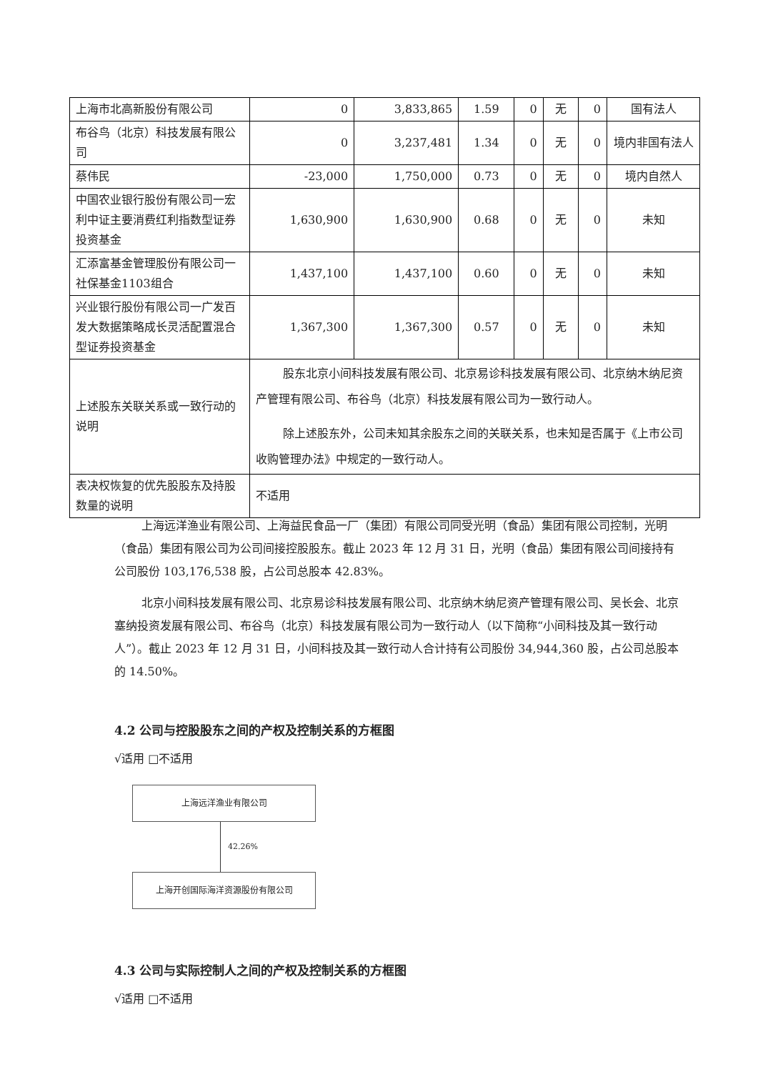| 上海市北高新股份有限公司 | 0 | 3,833,865 | 1.59 | 0 | 无 | 0 | 国有法人 |
| 布谷鸟（北京）科技发展有限公司 | 0 | 3,237,481 | 1.34 | 0 | 无 | 0 | 境内非国有法人 |
| 蔡伟民 | -23,000 | 1,750,000 | 0.73 | 0 | 无 | 0 | 境内自然人 |
| 中国农业银行股份有限公司一宏利中证主要消费红利指数型证券投资基金 | 1,630,900 | 1,630,900 | 0.68 | 0 | 无 | 0 | 未知 |
| 汇添富基金管理股份有限公司一社保基金1103组合 | 1,437,100 | 1,437,100 | 0.60 | 0 | 无 | 0 | 未知 |
| 兴业银行股份有限公司一广发百发大数据策略成长灵活配置混合型证券投资基金 | 1,367,300 | 1,367,300 | 0.57 | 0 | 无 | 0 | 未知 |
| 上述股东关联关系或一致行动的说明 | 股东北京小间科技发展有限公司、北京易诊科技发展有限公司、北京纳木纳尼资产管理有限公司、布谷鸟（北京）科技发展有限公司为一致行动人。 除上述股东外，公司未知其余股东之间的关联关系，也未知是否属于《上市公司收购管理办法》中规定的一致行动人。 | | | | | | |
| 表决权恢复的优先股股东及持股数量的说明 | 不适用 | | | | | | |
上海远洋渔业有限公司、上海益民食品一厂（集团）有限公司同受光明（食品）集团有限公司控制，光明（食品）集团有限公司为公司间接控股股东。截止 2023 年 12 月 31 日，光明（食品）集团有限公司间接持有公司股份 103,176,538 股，占公司总股本 42.83%。
北京小间科技发展有限公司、北京易诊科技发展有限公司、北京纳木纳尼资产管理有限公司、吴长会、北京塞纳投资发展有限公司、布谷鸟（北京）科技发展有限公司为一致行动人（以下简称“小间科技及其一致行动人”）。截止 2023 年 12 月 31 日，小间科技及其一致行动人合计持有公司股份 34,944,360 股，占公司总股本的 14.50%。
4.2 公司与控股股东之间的产权及控制关系的方框图
√适用 □不适用
上海远洋渔业有限公司
42.26%
上海开创国际海洋资源股份有限公司
4.3 公司与实际控制人之间的产权及控制关系的方框图
√适用 □不适用